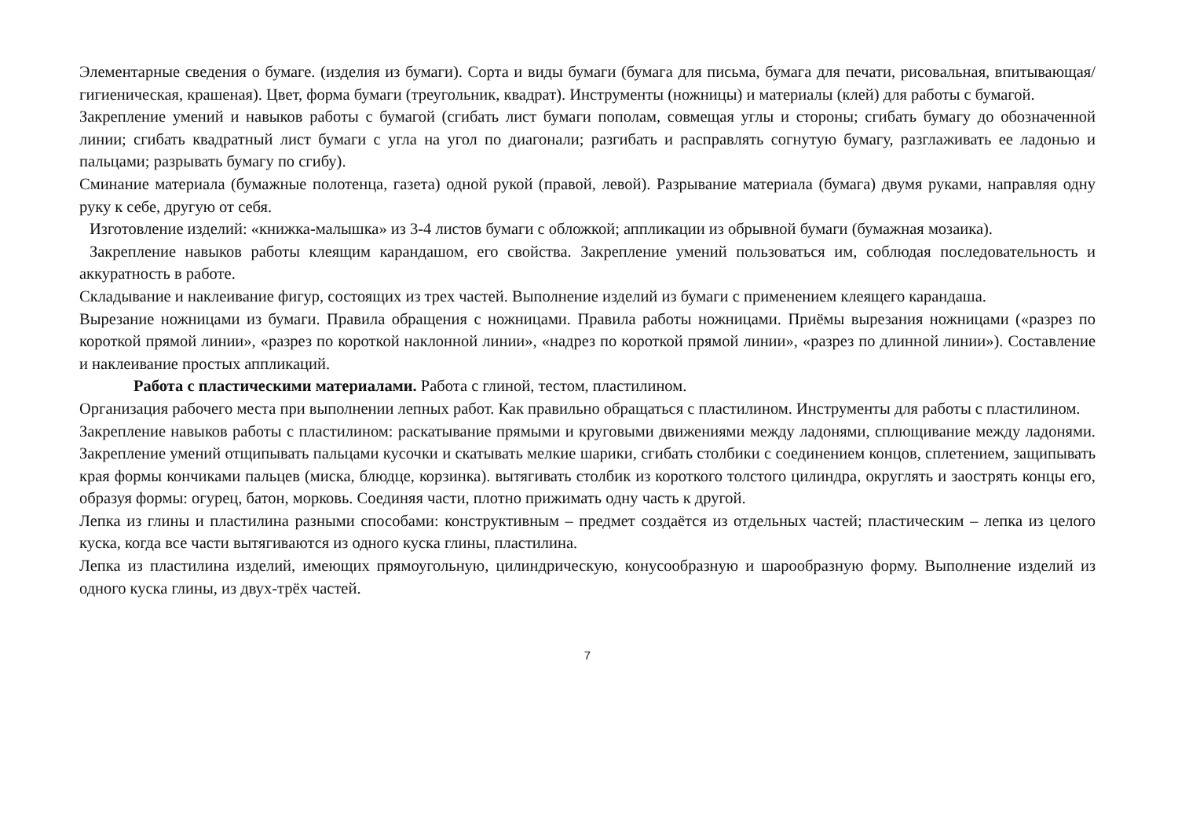Элементарные сведения о бумаге. (изделия из бумаги). Сорта и виды бумаги (бумага для письма, бумага для печати, рисовальная, впитывающая/гигиеническая, крашеная). Цвет, форма бумаги (треугольник, квадрат). Инструменты (ножницы) и материалы (клей) для работы с бумагой.
Закрепление умений и навыков работы с бумагой (сгибать лист бумаги пополам, совмещая углы и стороны; сгибать бумагу до обозначенной линии; сгибать квадратный лист бумаги с угла на угол по диагонали; разгибать и расправлять согнутую бумагу, разглаживать ее ладонью и пальцами; разрывать бумагу по сгибу).
Сминание материала (бумажные полотенца, газета) одной рукой (правой, левой). Разрывание материала (бумага) двумя руками, направляя одну руку к себе, другую от себя.
Изготовление изделий: «книжка-малышка» из 3-4 листов бумаги с обложкой; аппликации из обрывной бумаги (бумажная мозаика).
Закрепление навыков работы клеящим карандашом, его свойства. Закрепление умений пользоваться им, соблюдая последовательность и аккуратность в работе.
Складывание и наклеивание фигур, состоящих из трех частей. Выполнение изделий из бумаги с применением клеящего карандаша.
Вырезание ножницами из бумаги. Правила обращения с ножницами. Правила работы ножницами. Приёмы вырезания ножницами («разрез по короткой прямой линии», «разрез по короткой наклонной линии», «надрез по короткой прямой линии», «разрез по длинной линии»). Составление и наклеивание простых аппликаций.
Работа с пластическими материалами. Работа с глиной, тестом, пластилином.
Организация рабочего места при выполнении лепных работ. Как правильно обращаться с пластилином. Инструменты для работы с пластилином.
Закрепление навыков работы с пластилином: раскатывание прямыми и круговыми движениями между ладонями, сплющивание между ладонями. Закрепление умений отщипывать пальцами кусочки и скатывать мелкие шарики, сгибать столбики с соединением концов, сплетением, защипывать края формы кончиками пальцев (миска, блюдце, корзинка). вытягивать столбик из короткого толстого цилиндра, округлять и заострять концы его, образуя формы: огурец, батон, морковь. Соединяя части, плотно прижимать одну часть к другой.
Лепка из глины и пластилина разными способами: конструктивным – предмет создаётся из отдельных частей; пластическим – лепка из целого куска, когда все части вытягиваются из одного куска глины, пластилина.
Лепка из пластилина изделий, имеющих прямоугольную, цилиндрическую, конусообразную и шарообразную форму. Выполнение изделий из одного куска глины, из двух-трёх частей.
7